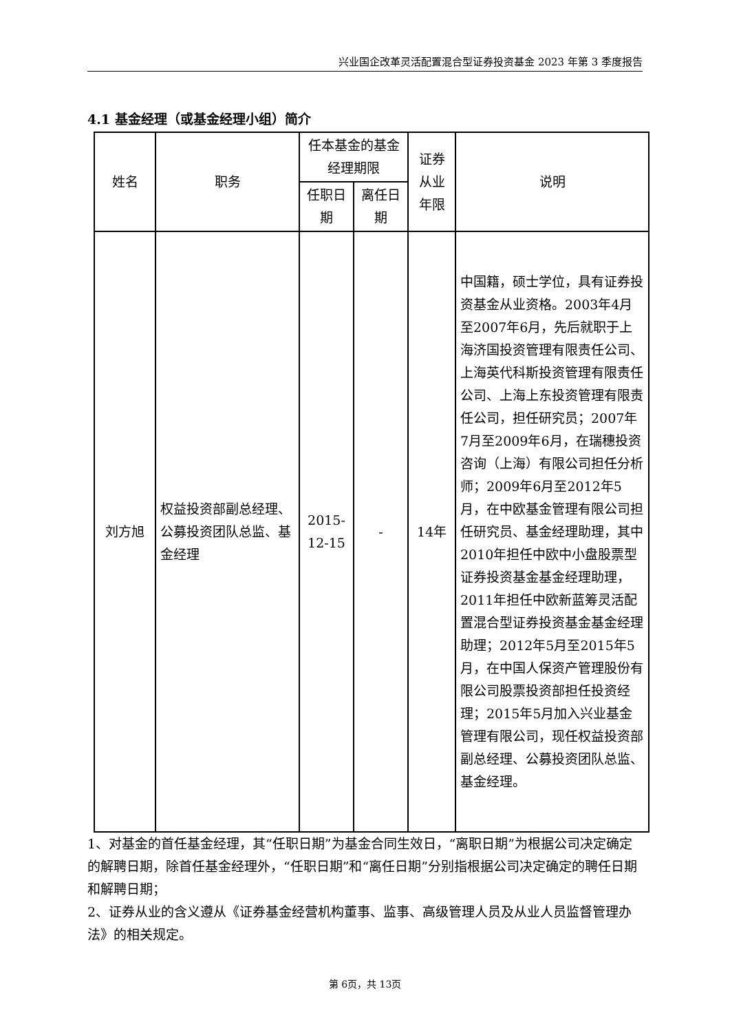兴业国企改革灵活配置混合型证券投资基金 2023 年第 3 季度报告
4.1 基金经理（或基金经理小组）简介
| 姓名 | 职务 | 任本基金的基金经理期限 | | 证券从业年限 | 说明 |
| --- | --- | --- | --- | --- | --- |
| | | 任职日期 | 离任日期 | | |
| 刘方旭 | 权益投资部副总经理、公募投资团队总监、基金经理 | 2015-12-15 | - | 14年 | 中国籍，硕士学位，具有证券投资基金从业资格。2003年4月至2007年6月，先后就职于上海济国投资管理有限责任公司、上海英代科斯投资管理有限责任公司、上海上东投资管理有限责任公司，担任研究员；2007年7月至2009年6月，在瑞穗投资咨询（上海）有限公司担任分析师；2009年6月至2012年5月，在中欧基金管理有限公司担任研究员、基金经理助理，其中2010年担任中欧中小盘股票型证券投资基金基金经理助理，2011年担任中欧新蓝筹灵活配置混合型证券投资基金基金经理助理；2012年5月至2015年5月，在中国人保资产管理股份有限公司股票投资部担任投资经理；2015年5月加入兴业基金管理有限公司，现任权益投资部副总经理、公募投资团队总监、基金经理。 |
1、对基金的首任基金经理，其“任职日期”为基金合同生效日，“离职日期”为根据公司决定确定的解聘日期，除首任基金经理外，“任职日期”和“离任日期”分别指根据公司决定确定的聘任日期和解聘日期；
2、证券从业的含义遵从《证券基金经营机构董事、监事、高级管理人员及从业人员监督管理办法》的相关规定。
第 6页，共 13页